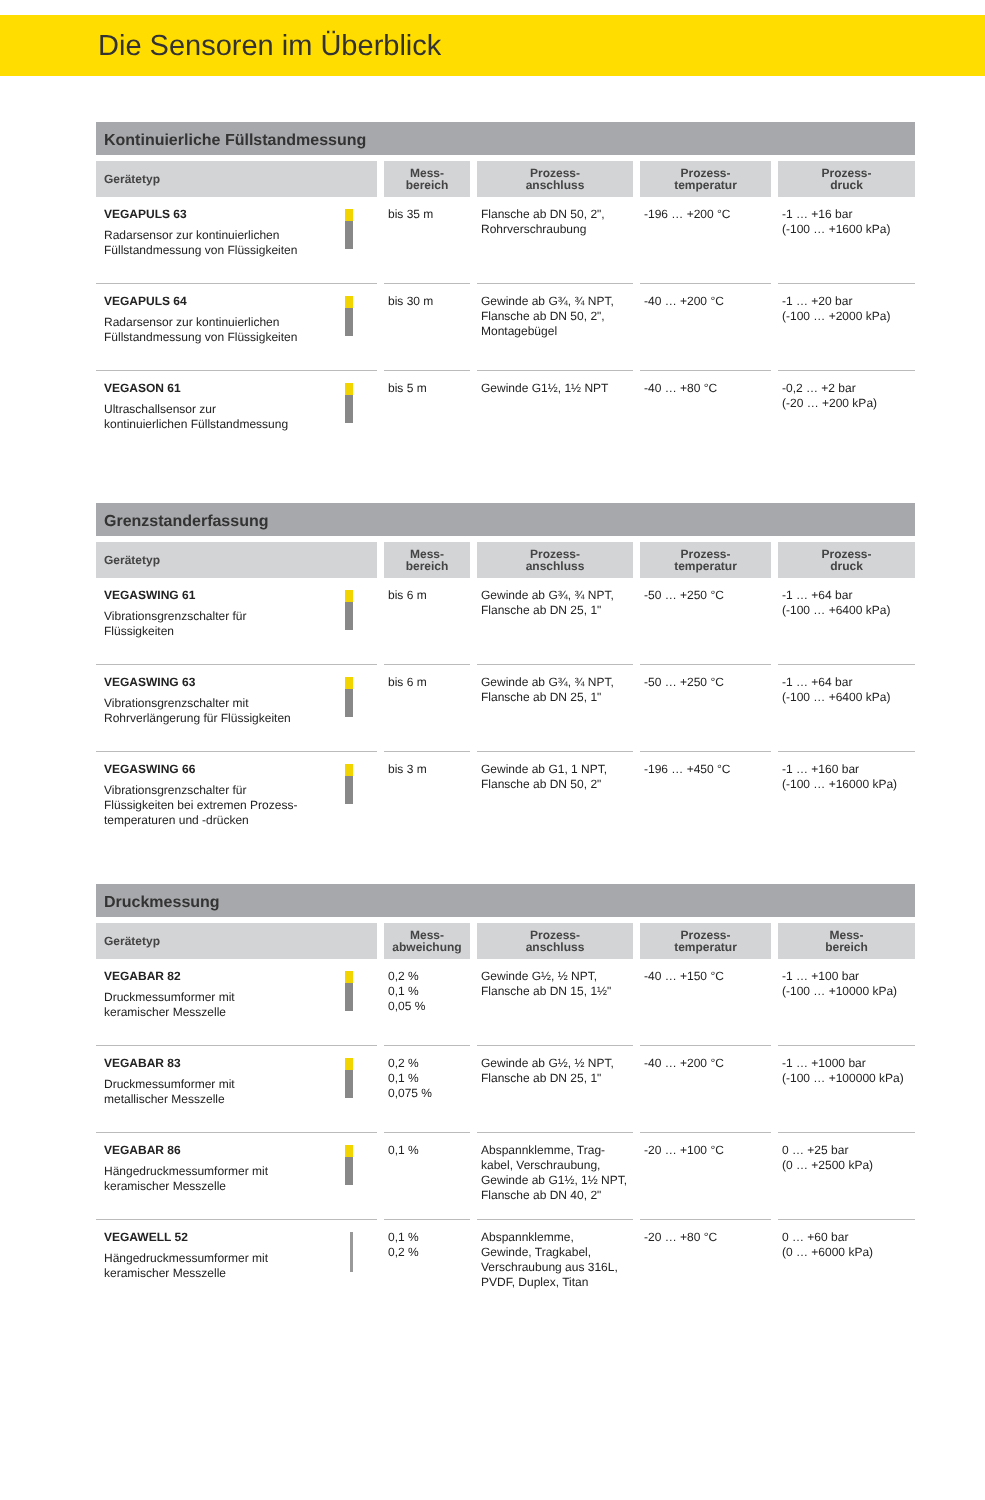Die Sensoren im Überblick
Kontinuierliche Füllstandmessung
| Gerätetyp | Mess- bereich | Prozess- anschluss | Prozess- temperatur | Prozess- druck |
| --- | --- | --- | --- | --- |
| VEGAPULS 63 Radarsensor zur kontinuierlichen Füllstandmessung von Flüssigkeiten | bis 35 m | Flansche ab DN 50, 2", Rohrverschraubung | -196 … +200 °C | -1 … +16 bar (-100 … +1600 kPa) |
| VEGAPULS 64 Radarsensor zur kontinuierlichen Füllstandmessung von Flüssigkeiten | bis 30 m | Gewinde ab G¾, ¾ NPT, Flansche ab DN 50, 2", Montagebügel | -40 … +200 °C | -1 … +20 bar (-100 … +2000 kPa) |
| VEGASON 61 Ultraschallsensor zur kontinuierlichen Füllstandmessung | bis 5 m | Gewinde G1½, 1½ NPT | -40 … +80 °C | -0,2 … +2 bar (-20 … +200 kPa) |
Grenzstanderfassung
| Gerätetyp | Mess- bereich | Prozess- anschluss | Prozess- temperatur | Prozess- druck |
| --- | --- | --- | --- | --- |
| VEGASWING 61 Vibrationsgrenzschalter für Flüssigkeiten | bis 6 m | Gewinde ab G¾, ¾ NPT, Flansche ab DN 25, 1" | -50 … +250 °C | -1 … +64 bar (-100 … +6400 kPa) |
| VEGASWING 63 Vibrationsgrenzschalter mit Rohrverlängerung für Flüssigkeiten | bis 6 m | Gewinde ab G¾, ¾ NPT, Flansche ab DN 25, 1" | -50 … +250 °C | -1 … +64 bar (-100 … +6400 kPa) |
| VEGASWING 66 Vibrationsgrenzschalter für Flüssigkeiten bei extremen Prozess- temperaturen und -drücken | bis 3 m | Gewinde ab G1, 1 NPT, Flansche ab DN 50, 2" | -196 … +450 °C | -1 … +160 bar (-100 … +16000 kPa) |
Druckmessung
| Gerätetyp | Mess- abweichung | Prozess- anschluss | Prozess- temperatur | Mess- bereich |
| --- | --- | --- | --- | --- |
| VEGABAR 82 Druckmessumformer mit keramischer Messzelle | 0,2 % 0,1 % 0,05 % | Gewinde G½, ½ NPT, Flansche ab DN 15, 1½" | -40 … +150 °C | -1 … +100 bar (-100 … +10000 kPa) |
| VEGABAR 83 Druckmessumformer mit metallischer Messzelle | 0,2 % 0,1 % 0,075 % | Gewinde ab G½, ½ NPT, Flansche ab DN 25, 1" | -40 … +200 °C | -1 … +1000 bar (-100 … +100000 kPa) |
| VEGABAR 86 Hängedruckmessumformer mit keramischer Messzelle | 0,1 % | Abspannklemme, Trag- kabel, Verschraubung, Gewinde ab G1½, 1½ NPT, Flansche ab DN 40, 2" | -20 … +100 °C | 0 … +25 bar (0 … +2500 kPa) |
| VEGAWELL 52 Hängedruckmessumformer mit keramischer Messzelle | 0,1 % 0,2 % | Abspannklemme, Gewinde, Tragkabel, Verschraubung aus 316L, PVDF, Duplex, Titan | -20 … +80 °C | 0 … +60 bar (0 … +6000 kPa) |